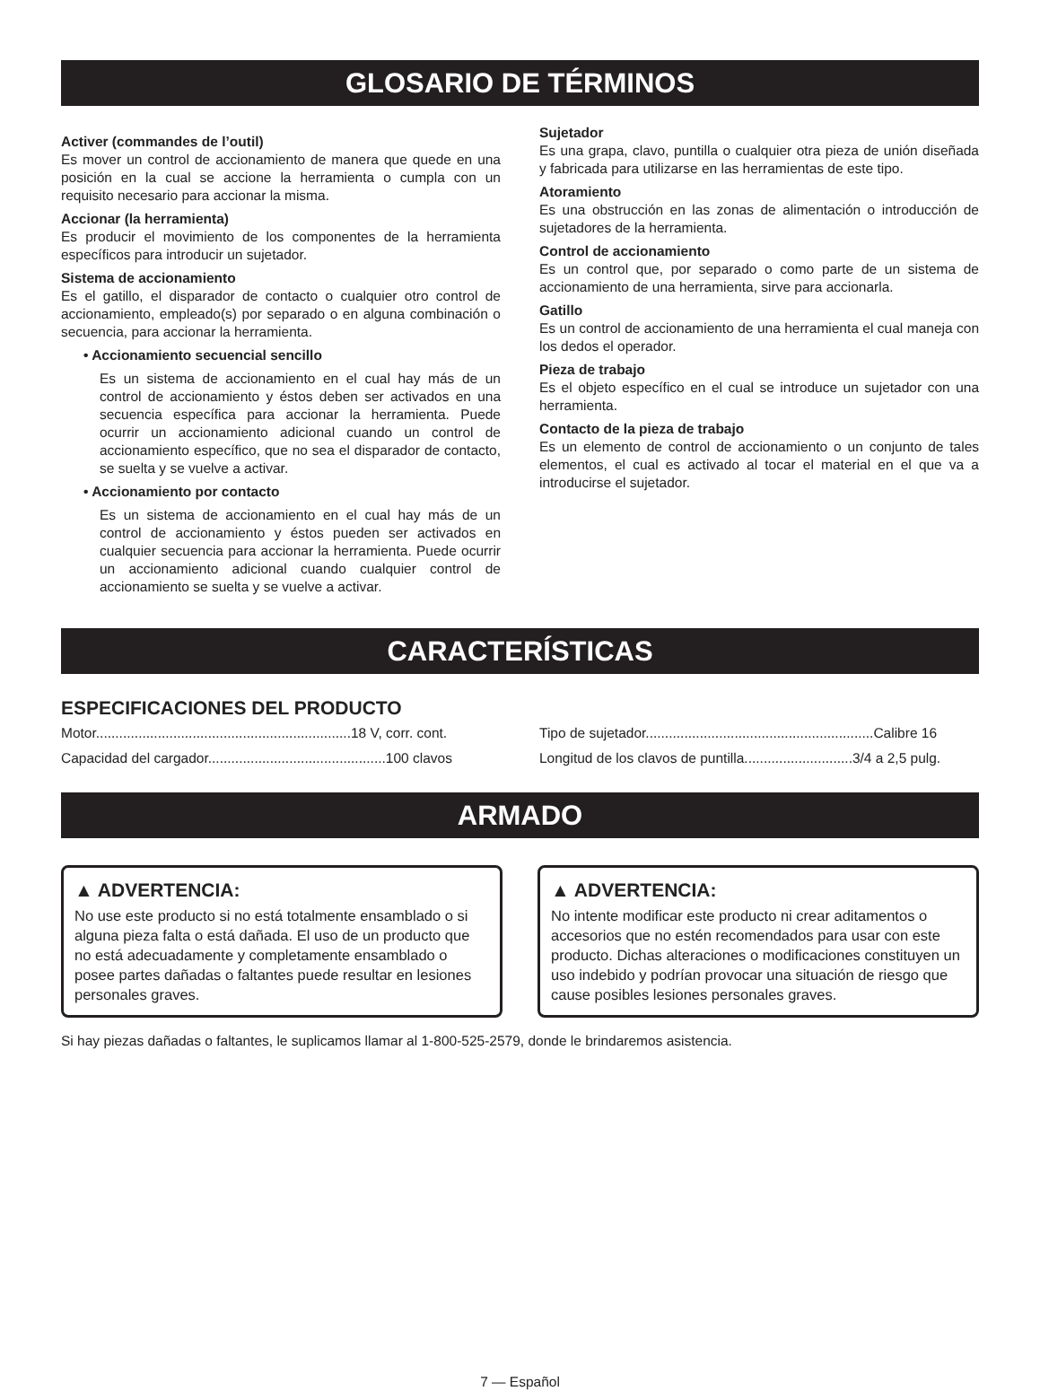GLOSARIO DE TÉRMINOS
Activer (commandes de l’outil)
Es mover un control de accionamiento de manera que quede en una posición en la cual se accione la herramienta o cumpla con un requisito necesario para accionar la misma.
Accionar (la herramienta)
Es producir el movimiento de los componentes de la herramienta específicos para introducir un sujetador.
Sistema de accionamiento
Es el gatillo, el disparador de contacto o cualquier otro control de accionamiento, empleado(s) por separado o en alguna combinación o secuencia, para accionar la herramienta.
• Accionamiento secuencial sencillo
Es un sistema de accionamiento en el cual hay más de un control de accionamiento y éstos deben ser activados en una secuencia específica para accionar la herramienta. Puede ocurrir un accionamiento adicional cuando un control de accionamiento específico, que no sea el disparador de contacto, se suelta y se vuelve a activar.
• Accionamiento por contacto
Es un sistema de accionamiento en el cual hay más de un control de accionamiento y éstos pueden ser activados en cualquier secuencia para accionar la herramienta. Puede ocurrir un accionamiento adicional cuando cualquier control de accionamiento se suelta y se vuelve a activar.
Sujetador
Es una grapa, clavo, puntilla o cualquier otra pieza de unión diseñada y fabricada para utilizarse en las herramientas de este tipo.
Atoramiento
Es una obstrucción en las zonas de alimentación o introducción de sujetadores de la herramienta.
Control de accionamiento
Es un control que, por separado o como parte de un sistema de accionamiento de una herramienta, sirve para accionarla.
Gatillo
Es un control de accionamiento de una herramienta el cual maneja con los dedos el operador.
Pieza de trabajo
Es el objeto específico en el cual se introduce un sujetador con una herramienta.
Contacto de la pieza de trabajo
Es un elemento de control de accionamiento o un conjunto de tales elementos, el cual es activado al tocar el material en el que va a introducirse el sujetador.
CARACTERÍSTICAS
ESPECIFICACIONES DEL PRODUCTO
Motor..................................................................18 V, corr. cont.
Capacidad del cargador..............................................100 clavos
Tipo de sujetador...........................................................Calibre 16
Longitud de los clavos de puntilla............................3/4 a 2,5 pulg.
ARMADO
▲ ADVERTENCIA:
No use este producto si no está totalmente ensamblado o si alguna pieza falta o está dañada. El uso de un producto que no está adecuadamente y completamente ensamblado o posee partes dañadas o faltantes puede resultar en lesiones personales graves.
▲ ADVERTENCIA:
No intente modificar este producto ni crear aditamentos o accesorios que no estén recomendados para usar con este producto. Dichas alteraciones o modificaciones constituyen un uso indebido y podrían provocar una situación de riesgo que cause posibles lesiones personales graves.
Si hay piezas dañadas o faltantes, le suplicamos llamar al 1-800-525-2579, donde le brindaremos asistencia.
7 — Español